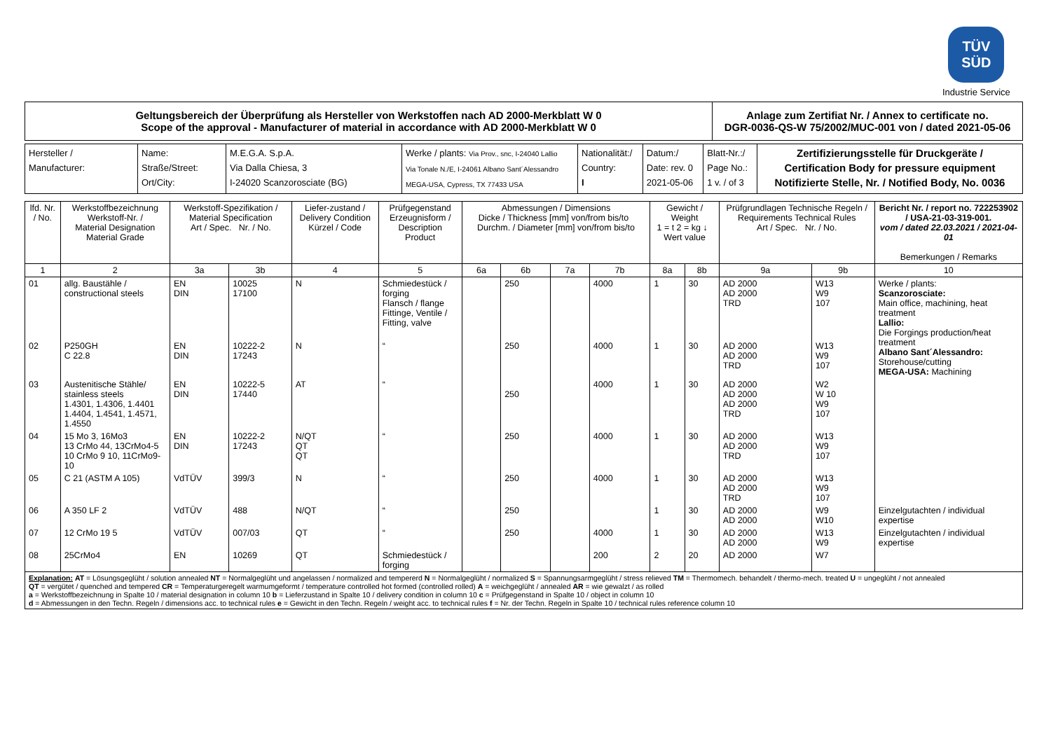TÜV
SÜD
Industrie Service
| Geltungsbereich der Überprüfung als Hersteller von Werkstoffen nach AD 2000-Merkblatt W 0 Scope of the approval - Manufacturer of material in accordance with AD 2000-Merkblatt W 0 | Anlage zum Zertifiat Nr. / Annex to certificate no. DGR-0036-QS-W 75/2002/MUC-001 von / dated 2021-05-06 |
| Hersteller / Manufacturer: | Name: Straße/Street: Ort/City: | M.E.G.A. S.p.A. Via Dalla Chiesa, 3 I-24020 Scanzorosciate (BG) | Werke / plants: Via Prov., snc, I-24040 Lallio Via Tonale N./E, I-24061 Albano Sant´Alessandro MEGA-USA, Cypress, TX 77433 USA | Nationalität:/ Country: I | Datum:/ Date: rev. 0 2021-05-06 | Blatt-Nr.:/ Page No.: 1 v. / of 3 | Zertifizierungsstelle für Druckgeräte / Certification Body for pressure equipment Notifizierte Stelle, Nr. / Notified Body, No. 0036 |
| lfd. Nr. / No. | Werkstoffbezeichnung Werkstoff-Nr. / Material Designation Material Grade | Werkstoff-Spezifikation / Material Specification Art / Spec. Nr. / No. | | Liefer-zustand / Delivery Condition Kürzel / Code | Prüfgegenstand Erzeugnisform / Description Product | Abmessungen / Dimensions Dicke / Thickness [mm] von/from bis/to Durchm. / Diameter [mm] von/from bis/to | | | | Gewicht / Weight 1 = t 2 = kg ↓ Wert value | | Prüfgrundlagen Technische Regeln / Requirements Technical Rules Art / Spec. Nr. / No. | | Bericht Nr. / report no. 722253902 / USA-21-03-319-001. vom / dated 22.03.2021 / 2021-04-01 Bemerkungen / Remarks |
| --- | --- | --- | --- | --- | --- | --- | --- | --- | --- | --- | --- | --- | --- | --- |
| 1 | 2 | 3a | 3b | 4 | 5 | 6a | 6b | 7a | 7b | 8a | 8b | 9a | 9b | 10 |
| 01 | allg. Baustähle / constructional steels | EN DIN | 10025 17100 | N | Schmiedestück / forging Flansch / flange Fittinge, Ventile / Fitting, valve | | 250 | | 4000 | 1 | 30 | AD 2000 AD 2000 TRD | W13 W9 107 | Werke / plants: Scanzorosciate: Main office, machining, heat treatment Lallio: Die Forgings production/heat treatment Albano Sant´Alessandro: Storehouse/cutting MEGA-USA: Machining |
| 02 | P250GH C 22.8 | EN DIN | 10222-2 17243 | N | “ | | 250 | | 4000 | 1 | 30 | AD 2000 AD 2000 TRD | W13 W9 107 | |
| 03 | Austenitische Stähle/ stainless steels 1.4301, 1.4306, 1.4401 1.4404, 1.4541, 1.4571, 1.4550 | EN DIN | 10222-5 17440 | AT | “ | | 250 | | 4000 | 1 | 30 | AD 2000 AD 2000 AD 2000 TRD | W2 W 10 W9 107 | |
| 04 | 15 Mo 3, 16Mo3 13 CrMo 44, 13CrMo4-5 10 CrMo 9 10, 11CrMo9-10 | EN DIN | 10222-2 17243 | N/QT QT QT | “ | | 250 | | 4000 | 1 | 30 | AD 2000 AD 2000 TRD | W13 W9 107 | |
| 05 | C 21 (ASTM A 105) | VdTÜV | 399/3 | N | “ | | 250 | | 4000 | 1 | 30 | AD 2000 AD 2000 TRD | W13 W9 107 | |
| 06 | A 350 LF 2 | VdTÜV | 488 | N/QT | “ | | 250 | | | 1 | 30 | AD 2000 AD 2000 | W9 W10 | Einzelgutachten / individual expertise |
| 07 | 12 CrMo 19 5 | VdTÜV | 007/03 | QT | “ | | 250 | | 4000 | 1 | 30 | AD 2000 AD 2000 | W13 W9 | Einzelgutachten / individual expertise |
| 08 | 25CrMo4 | EN | 10269 | QT | Schmiedestück / forging | | | | 200 | 2 | 20 | AD 2000 | W7 | |
| Explanation: AT = Lösungsgeglüht / solution annealed NT = Normalgeglüht und angelassen / normalized and tempererd N = Normalgeglüht / normalized S = Spannungsarmgeglüht / stress relieved TM = Thermomech. behandelt / thermo-mech. treated U = ungeglüht / not annealed QT = vergütet / quenched and tempered CR = Temperaturgeregelt warmumgeformt / temperature controlled hot formed (controlled rolled) A = weichgeglüht / annealed AR = wie gewalzt / as rolled a = Werkstoffbezeichnung in Spalte 10 / material designation in column 10 b = Lieferzustand in Spalte 10 / delivery condition in column 10 c = Prüfgegenstand in Spalte 10 / object in column 10 d = Abmessungen in den Techn. Regeln / dimensions acc. to technical rules e = Gewicht in den Techn. Regeln / weight acc. to technical rules f = Nr. der Techn. Regeln in Spalte 10 / technical rules reference column 10 | | | | | | | | | | | | | | |